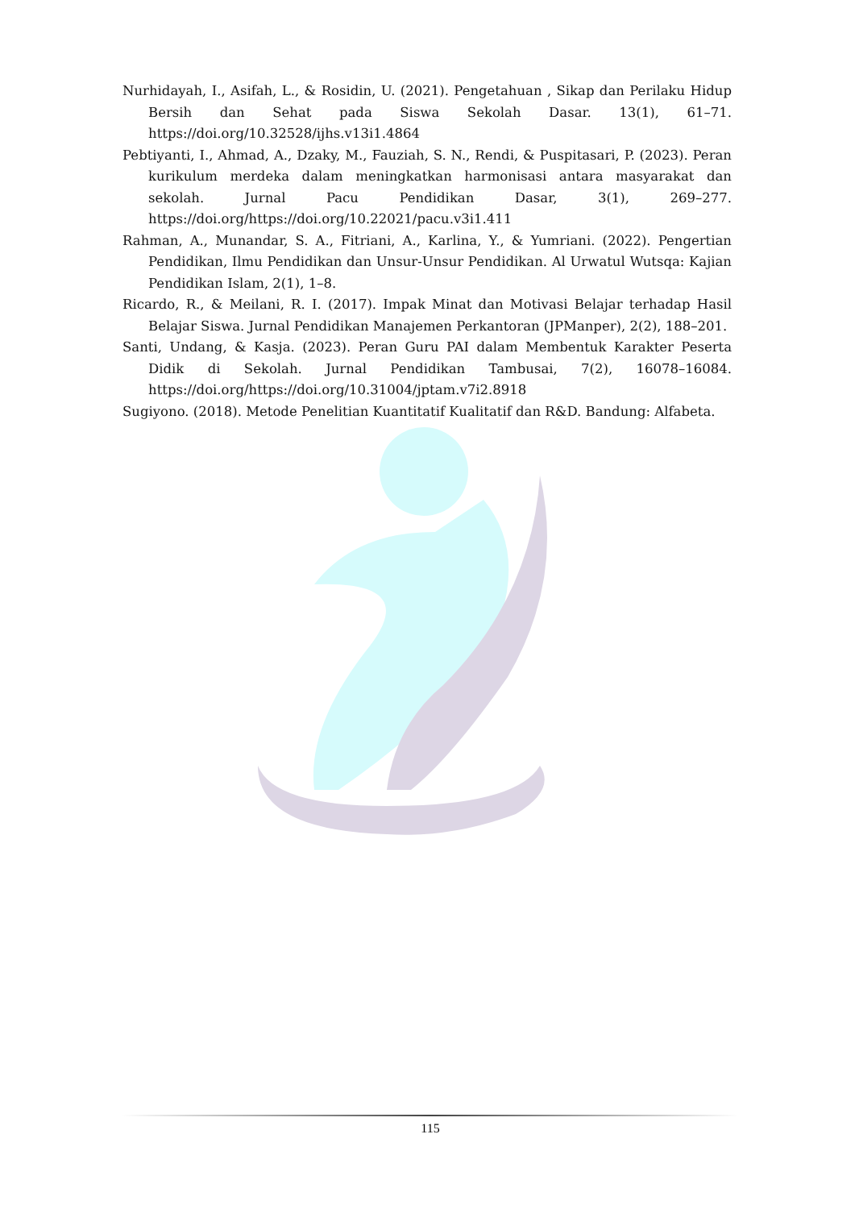Nurhidayah, I., Asifah, L., & Rosidin, U. (2021). Pengetahuan , Sikap dan Perilaku Hidup Bersih dan Sehat pada Siswa Sekolah Dasar. 13(1), 61–71. https://doi.org/10.32528/ijhs.v13i1.4864
Pebtiyanti, I., Ahmad, A., Dzaky, M., Fauziah, S. N., Rendi, & Puspitasari, P. (2023). Peran kurikulum merdeka dalam meningkatkan harmonisasi antara masyarakat dan sekolah. Jurnal Pacu Pendidikan Dasar, 3(1), 269–277. https://doi.org/https://doi.org/10.22021/pacu.v3i1.411
Rahman, A., Munandar, S. A., Fitriani, A., Karlina, Y., & Yumriani. (2022). Pengertian Pendidikan, Ilmu Pendidikan dan Unsur-Unsur Pendidikan. Al Urwatul Wutsqa: Kajian Pendidikan Islam, 2(1), 1–8.
Ricardo, R., & Meilani, R. I. (2017). Impak Minat dan Motivasi Belajar terhadap Hasil Belajar Siswa. Jurnal Pendidikan Manajemen Perkantoran (JPManper), 2(2), 188–201.
Santi, Undang, & Kasja. (2023). Peran Guru PAI dalam Membentuk Karakter Peserta Didik di Sekolah. Jurnal Pendidikan Tambusai, 7(2), 16078–16084. https://doi.org/https://doi.org/10.31004/jptam.v7i2.8918
Sugiyono. (2018). Metode Penelitian Kuantitatif Kualitatif dan R&D. Bandung: Alfabeta.
115